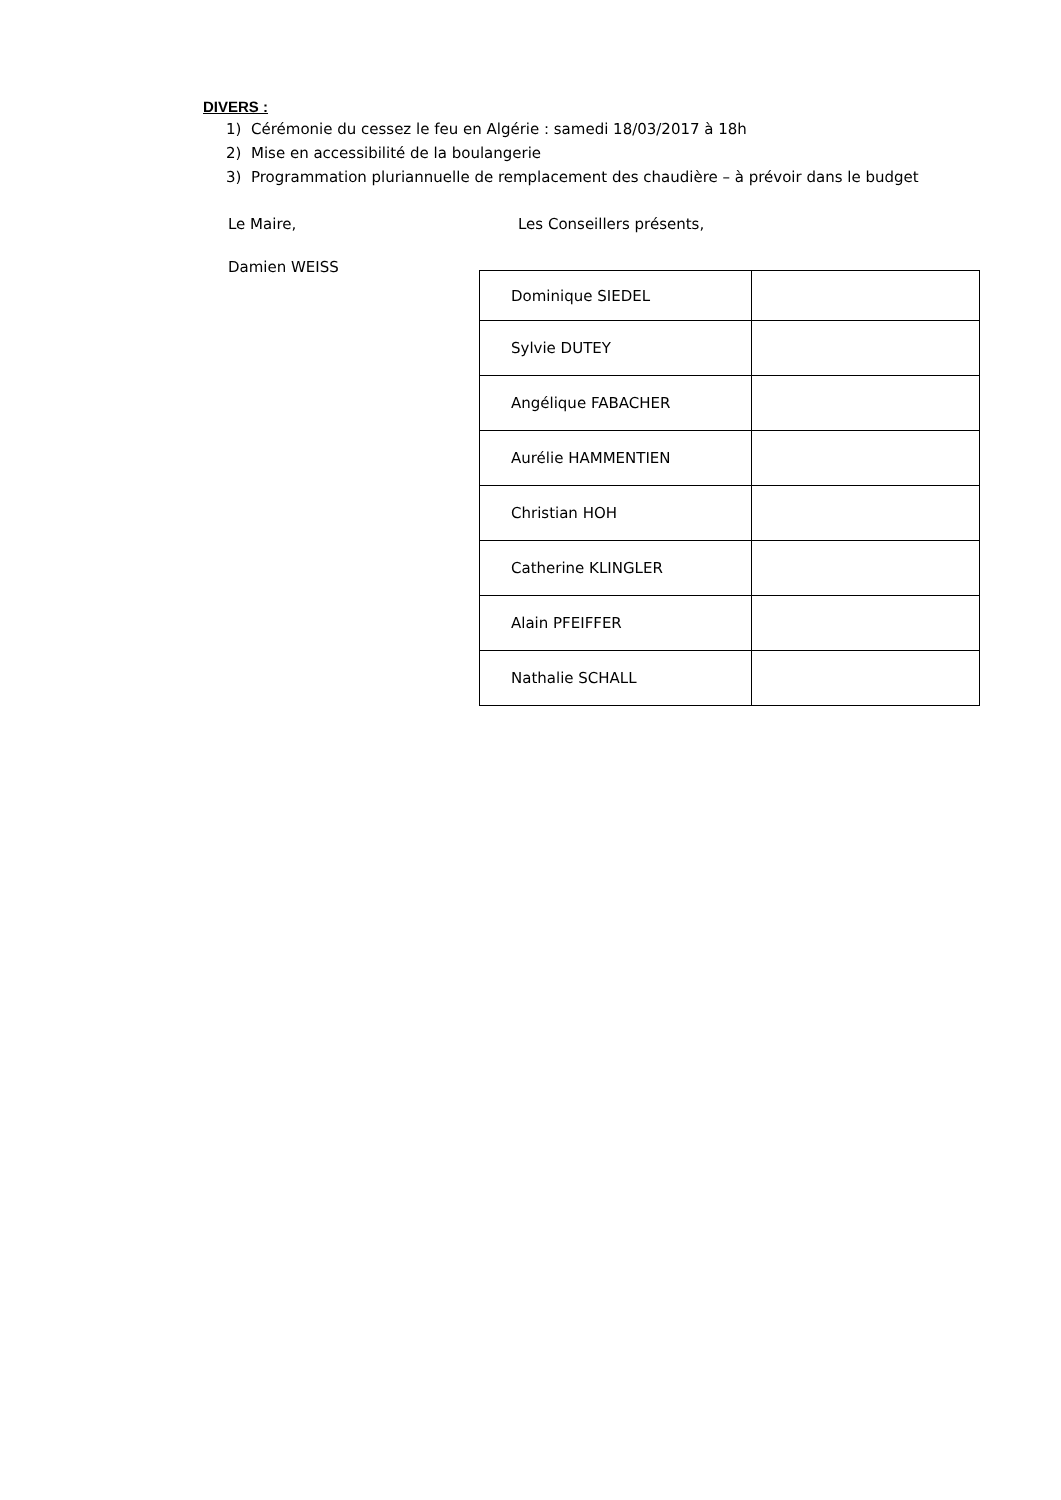DIVERS :
1) Cérémonie du cessez le feu en Algérie : samedi 18/03/2017 à 18h
2) Mise en accessibilité de la boulangerie
3) Programmation pluriannuelle de remplacement des chaudière – à prévoir dans le budget
Le Maire, Les Conseillers présents,
Damien WEISS
| Dominique SIEDEL | |
| Sylvie DUTEY | |
| Angélique FABACHER | |
| Aurélie HAMMENTIEN | |
| Christian HOH | |
| Catherine KLINGLER | |
| Alain PFEIFFER | |
| Nathalie SCHALL | |